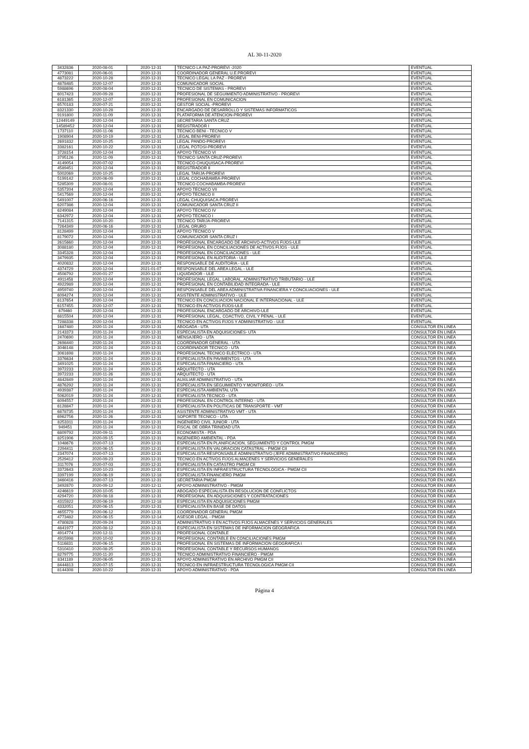AL 30-11-2020
| 3432836 | 2020-08-01 | 2020-12-31 | TECNICO LA PAZ-PROREVI -2020 | EVENTUAL |
| 4773081 | 2020-06-01 | 2020-12-31 | COORDINADOR GENERAL U.E.PROREVI | EVENTUAL |
| 4873222 | 2020-10-28 | 2020-12-31 | TECNICO LEGAL LA PAZ - PROREVI | EVENTUAL |
| 4878485 | 2020-12-07 | 2020-12-31 | COMUNICADOR SOCIAL | EVENTUAL |
| 5988696 | 2020-08-04 | 2020-12-31 | TECNICO DE SISTEMAS - PROREVI | EVENTUAL |
| 6017423 | 2020-09-28 | 2020-12-31 | PROFESIONAL DE SEGUIMIENTO ADMINISTRATIVO - PROREVI | EVENTUAL |
| 6181365 | 2020-12-07 | 2020-12-31 | PROFESIONAL EN COMUNICACION | EVENTUAL |
| 6570183 | 2020-07-21 | 2020-12-31 | GESTOR SOCIAL -PROREVI | EVENTUAL |
| 8321330 | 2020-10-28 | 2020-12-31 | ENCARGADO DE DESARROLLO Y SISTEMAS INFORMATICOS | EVENTUAL |
| 9191800 | 2020-11-09 | 2020-12-31 | PLATAFORMA DE ATENCION-PROREVI | EVENTUAL |
| 12449149 | 2020-12-04 | 2020-12-31 | SECRETARIA SANTA CRUZ | EVENTUAL |
| 14589452 | 2020-12-04 | 2020-12-31 | REGISTRADOR I | EVENTUAL |
| 1737110 | 2020-11-06 | 2020-12-31 | TECNICO BENI - TECNICO V | EVENTUAL |
| 1908904 | 2020-10-19 | 2020-12-31 | LEGAL BENI-PROREVI | EVENTUAL |
| 2691832 | 2020-10-25 | 2020-12-31 | LEGAL PANDO-PROREVI | EVENTUAL |
| 3382161 | 2020-10-22 | 2020-12-31 | LEGAL POTOSI-PROREVI | EVENTUAL |
| 3728154 | 2020-12-04 | 2020-12-31 | APOYO TECNICO VI | EVENTUAL |
| 3795126 | 2020-11-09 | 2020-12-31 | TECNICO SANTA CRUZ-PROREVI | EVENTUAL |
| 4149054 | 2020-07-02 | 2020-12-31 | TECNICO CHUQUISACA-PROREVI | EVENTUAL |
| 4589451 | 2020-12-04 | 2020-12-31 | REGISTRADOR II | EVENTUAL |
| 5002069 | 2020-10-25 | 2020-12-31 | LEGAL TARIJA-PROREVI | EVENTUAL |
| 5199142 | 2020-06-09 | 2020-12-31 | LEGAL COCHABAMBA-PROREVI | EVENTUAL |
| 5285309 | 2020-08-01 | 2020-12-31 | TECNICO COCHABAMBA-PROREVI | EVENTUAL |
| 5357204 | 2020-12-04 | 2020-12-31 | APOYO TECNICO VII | EVENTUAL |
| 5417569 | 2020-12-04 | 2020-12-31 | APOYO TECNICO II | EVENTUAL |
| 5491007 | 2020-06-16 | 2020-12-31 | LEGAL CHUQUISACA-PROREVI | EVENTUAL |
| 6207386 | 2020-12-04 | 2020-12-31 | COMUNICADOR SANTA CRUZ II | EVENTUAL |
| 6249084 | 2020-12-04 | 2020-12-31 | APOYO TECNICO IV | EVENTUAL |
| 6342972 | 2020-12-04 | 2020-12-31 | APOYO TECNICO I | EVENTUAL |
| 7141315 | 2020-10-20 | 2020-12-31 | TECNICO TARIJA-PROREVI | EVENTUAL |
| 7264349 | 2020-06-16 | 2020-12-31 | LEGAL ORURO | EVENTUAL |
| 8128499 | 2020-12-04 | 2020-12-31 | APOYO TECNICO V | EVENTUAL |
| 8179072 | 2020-12-04 | 2020-12-31 | COMUNICADOR SANTA CRUZ I | EVENTUAL |
| 2615660 | 2020-12-04 | 2020-12-31 | PROFESIONAL ENCARGADO DE ARCHIVO-ACTIVOS FIJOS-ULE | EVENTUAL |
| 3088180 | 2020-12-04 | 2020-12-31 | PROFESIONAL EN CONCILIACIONES DE ACTIVOS FIJOS - ULE | EVENTUAL |
| 3345328 | 2020-12-04 | 2020-12-31 | PROFESIONAL EN CONCILIACIONES - ULE | EVENTUAL |
| 3479935 | 2020-12-04 | 2020-12-31 | PROFESIONAL EN AUDITORIA - ULE | EVENTUAL |
| 4020832 | 2020-12-04 | 2020-12-31 | RESPONSABLE DE AUDITORIA - ULE | EVENTUAL |
| 4374729 | 2020-12-04 | 2021-01-07 | RESPONSABLE DEL AREA LEGAL - ULE | EVENTUAL |
| 4508792 | 2020-01-27 | 2020-12-31 | LIQUIDADOR - ULE | EVENTUAL |
| 4911458 | 2020-12-04 | 2020-12-31 | PROFESIONAL LEGAL, LABORAL, ADMINISTRATIVO TRIBUTARIO - ULE | EVENTUAL |
| 4922989 | 2020-12-04 | 2020-12-31 | PROFESIONAL EN CONTABILIDAD INTEGRADA - ULE | EVENTUAL |
| 4959740 | 2020-12-04 | 2020-12-31 | RESPONSABLE DEL AREA ADMINISTRATIVA FINANCIERA Y CONCILIACIONES - ULE | EVENTUAL |
| 6094274 | 2020-12-04 | 2020-12-31 | ASISTENTE ADMINISTRATIVO - ULE | EVENTUAL |
| 6137654 | 2020-12-04 | 2020-12-31 | TECNICO EN CONCILIACION NACIONAL E INTERNACIONAL - ULE | EVENTUAL |
| 6157455 | 2020-12-07 | 2020-12-31 | TECNICO EN ACTIVOS FIJOS-ULE | EVENTUAL |
| 679460 | 2020-12-04 | 2020-12-31 | PROFESIONAL ENCARGADO DE ARCHIVO-ULE | EVENTUAL |
| 6815504 | 2020-12-04 | 2020-12-31 | PROFESIONAL LEGAL, COACTIVO, CIVIL Y PENAL - ULE | EVENTUAL |
| 7288338 | 2020-12-04 | 2020-12-31 | TECNICO EN ACTIVOS FIJOS Y ADMINISTRATIVO - ULE | EVENTUAL |
| 1687480 | 2020-11-24 | 2020-12-31 | ABOGADA - UTA | CONSULTOR EN LINEA |
| 2143373 | 2020-11-24 | 2020-12-31 | ESPECIALISTA EN ADQUISICIONES- UTA | CONSULTOR EN LINEA |
| 2470690 | 2020-11-24 | 2020-12-31 | MENSAJERO - UTA | CONSULTOR EN LINEA |
| 2698440 | 2020-11-24 | 2020-12-31 | COORDINADOR GENERAL - UTA | CONSULTOR EN LINEA |
| 3046148 | 2020-11-24 | 2020-12-31 | COORDINADOR TECNICO - UTA | CONSULTOR EN LINEA |
| 3061698 | 2020-11-24 | 2020-12-31 | PROFESIONAL TECNICO ELECTRICO - UTA | CONSULTOR EN LINEA |
| 3376634 | 2020-11-24 | 2020-12-31 | ESPECIALISTA EN PAVIMENTOS - UTA | CONSULTOR EN LINEA |
| 3491025 | 2020-11-24 | 2020-12-31 | ESPECIALISTA FINANCIERO - UTA | CONSULTOR EN LINEA |
| 3972233 | 2020-11-24 | 2020-12-25 | ARQUITECTO - UTA | CONSULTOR EN LINEA |
| 3972233 | 2020-11-26 | 2020-12-31 | ARQUITECTO - UTA | CONSULTOR EN LINEA |
| 4842849 | 2020-11-24 | 2020-12-31 | AUXILIAR ADMINISTRATIVO - UTA | CONSULTOR EN LINEA |
| 4876292 | 2020-11-24 | 2020-12-31 | ESPECIALISTA EN SEGUIMIENTO Y MONITOREO - UTA | CONSULTOR EN LINEA |
| 4939387 | 2020-11-24 | 2020-12-31 | ESPECIALISTA AMBIENTAL UTA | CONSULTOR EN LINEA |
| 5062019 | 2020-11-24 | 2020-12-31 | ESPECIALISTA TECNICO - UTA | CONSULTOR EN LINEA |
| 6094557 | 2020-11-24 | 2020-12-31 | PROFESIONAL EN CONTROL INTERNO - UTA | CONSULTOR EN LINEA |
| 6128847 | 2020-11-24 | 2020-12-31 | ESPECIALISTA EN POLITICAS DE TRANSPORTE - VMT | CONSULTOR EN LINEA |
| 6878735 | 2020-11-24 | 2020-12-31 | ASISTENTE ADMINISTRATIVO VMT - UTA | CONSULTOR EN LINEA |
| 6962756 | 2020-11-26 | 2020-12-31 | SOPORTE TECNICO - UTA | CONSULTOR EN LINEA |
| 8253311 | 2020-11-24 | 2020-12-31 | INGENIERO CIVIL JUNIOR - UTA | CONSULTOR EN LINEA |
| 949451 | 2020-11-24 | 2020-12-31 | FISCAL DE OBRA TRINIDAD UTA | CONSULTOR EN LINEA |
| 6809792 | 2020-09-11 | 2020-12-31 | ECONOMISTA - PDA | CONSULTOR EN LINEA |
| 8251906 | 2020-09-15 | 2020-12-31 | INGENIERO AMBIENTAL - PDA | CONSULTOR EN LINEA |
| 1048676 | 2020-07-13 | 2020-12-31 | ESPECIALISTA EN PLANIFICACION, SEGUIMIENTO Y CONTROL PMGM | CONSULTOR EN LINEA |
| 2294411 | 2020-06-15 | 2020-12-31 | ESPECIALISTA EN VALORACION CATASTRAL - PMGM CII | CONSULTOR EN LINEA |
| 2347074 | 2020-07-13 | 2020-12-31 | ESPECIALISTA RESPONSABLE ADMINISTRATIVO (JEFE ADMINISTRATIVO FINANCIERO) | CONSULTOR EN LINEA |
| 2529412 | 2020-09-23 | 2020-12-31 | TECNICO EN ACTIVOS FIJOS ALMACENES Y SERVICIOS GENERALES | CONSULTOR EN LINEA |
| 3117076 | 2020-07-03 | 2020-12-31 | ESPECIALISTA EN CATASTRO PMGM CII | CONSULTOR EN LINEA |
| 3372643 | 2020-10-23 | 2020-12-31 | ESPECIALISTA EN INFRAESTRUCTURA TECNOLOGICA - PMGM CII | CONSULTOR EN LINEA |
| 3397199 | 2020-06-19 | 2020-12-18 | ESPECIALISTA FINANCIERO PMGM | CONSULTOR EN LINEA |
| 3460416 | 2020-07-13 | 2020-12-31 | SECRETARIA PMGM | CONSULTOR EN LINEA |
| 3492870 | 2020-09-12 | 2020-12-11 | APOYO ADMINISTRATIVO - PMGM | CONSULTOR EN LINEA |
| 4246619 | 2020-10-05 | 2020-12-31 | ABOGADO ESPECIALISTA EN RESOLUCION DE CONFLICTOS | CONSULTOR EN LINEA |
| 4294720 | 2020-08-18 | 2020-12-31 | PROFESIONAL EN ADQUISICIONES Y CONTRATACIONES | CONSULTOR EN LINEA |
| 4315922 | 2020-06-19 | 2020-12-18 | ESPECIALISTA EN ADQUISICIONES PMGM | CONSULTOR EN LINEA |
| 4332051 | 2020-06-15 | 2020-12-31 | ESPECIALISTA EN BASE DE DATOS | CONSULTOR EN LINEA |
| 4655779 | 2020-06-12 | 2020-12-31 | COORDINADOR GENERAL PMGM | CONSULTOR EN LINEA |
| 4773482 | 2020-06-15 | 2020-12-14 | ASESOR LEGAL - PMGM | CONSULTOR EN LINEA |
| 4780828 | 2020-09-24 | 2020-12-31 | ADMINISTRATIVO II EN ACTIVOS FIJOS ALMACENES Y SERVICIOS GENERALES | CONSULTOR EN LINEA |
| 4841977 | 2020-08-12 | 2020-12-31 | ESPECIALISTA EN SISTEMAS DE INFORMACION GEOGRAFICA | CONSULTOR EN LINEA |
| 4914774 | 2020-12-11 | 2020-12-31 | PROFESIONAL CONTABLE | CONSULTOR EN LINEA |
| 4915998 | 2020-10-02 | 2020-12-31 | PROFESIONAL CONTABLE EN CONCILIACIONES PMGM | CONSULTOR EN LINEA |
| 5116831 | 2020-06-15 | 2020-12-31 | PROFESIONAL EN SISTEMAS DE INFORMACION GEOGRAFICA I | CONSULTOR EN LINEA |
| 5310410 | 2020-08-25 | 2020-12-31 | PROFESIONAL CONTABLE Y RECURSOS HUMANOS | CONSULTOR EN LINEA |
| 8279775 | 2020-11-20 | 2020-12-31 | TECNICO ADMINISTRATIVO FINANCIERO - PMGM | CONSULTOR EN LINEA |
| 8341189 | 2020-06-05 | 2020-12-31 | APOYO ADMINISTRATIVO EN ARCHIVO PMGM CII | CONSULTOR EN LINEA |
| 8444813 | 2020-07-15 | 2020-12-31 | TECNICO EN INFRAESTRUCTURA TECNOLOGICA PMGM CII | CONSULTOR EN LINEA |
| 8144308 | 2020-10-22 | 2020-12-31 | APOYO ADMINISTRATIVO - PDA | CONSULTOR EN LINEA |
Página 4